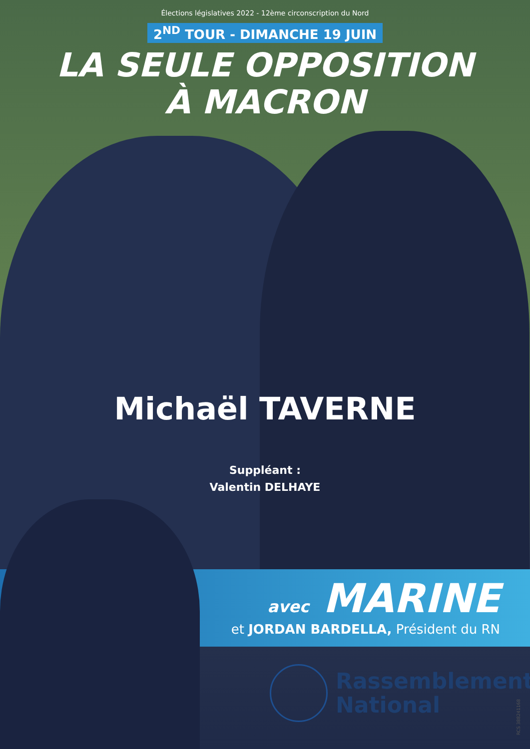Élections législatives 2022 - 12ème circonscription du Nord
2<sup>ND</sup> TOUR - DIMANCHE 19 JUIN
LA SEULE OPPOSITION
À MACRON
Michaël TAVERNE
Suppléant :
Valentin DELHAYE
avec MARINE
et JORDAN BARDELLA, Président du RN
Rassemblement
National
RCS 388241168